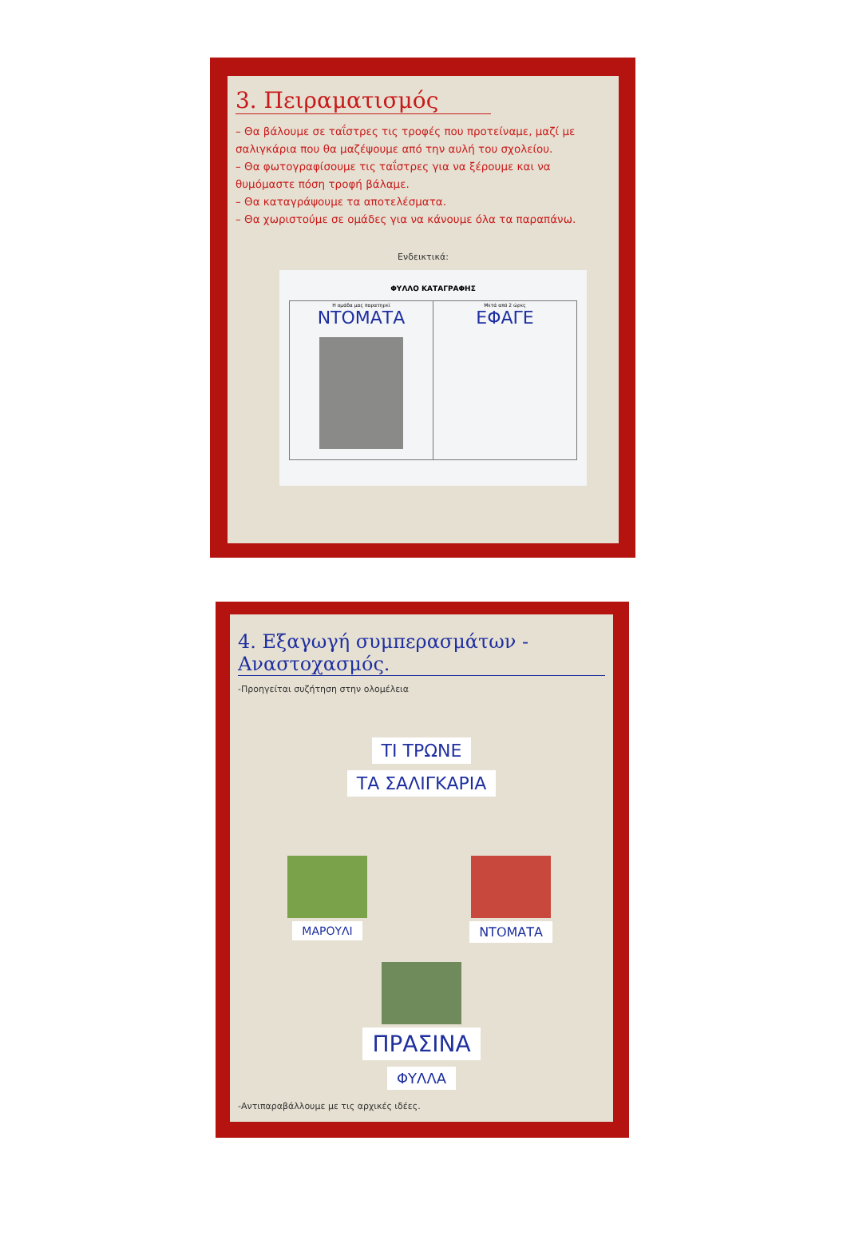3. Πειραματισμός
– Θα βάλουμε σε ταΐστρες τις τροφές που προτείναμε, μαζί με σαλιγκάρια που θα μαζέψουμε από την αυλή του σχολείου.
– Θα φωτογραφίσουμε τις ταΐστρες για να ξέρουμε και να θυμόμαστε πόση τροφή βάλαμε.
– Θα καταγράψουμε τα αποτελέσματα.
– Θα χωριστούμε σε ομάδες για να κάνουμε όλα τα παραπάνω.
Ενδεικτικά:
ΦΥΛΛΟ ΚΑΤΑΓΡΑΦΗΣ
| Η ομάδα μας παρατηρεί ΝΤΟΜΑΤΑ | Μετά από 2 ώρες ΕΦΑΓΕ |
4. Εξαγωγή συμπερασμάτων - Αναστοχασμός.
-Προηγείται συζήτηση στην ολομέλεια
ΤΙ ΤΡΩΝΕ
ΤΑ ΣΑΛΙΓΚΑΡΙΑ
ΜΑΡΟΥΛΙ ΝΤΟΜΑΤΑ
ΠΡΑΣΙΝΑ
ΦΥΛΛΑ
-Αντιπαραβάλλουμε με τις αρχικές ιδέες.